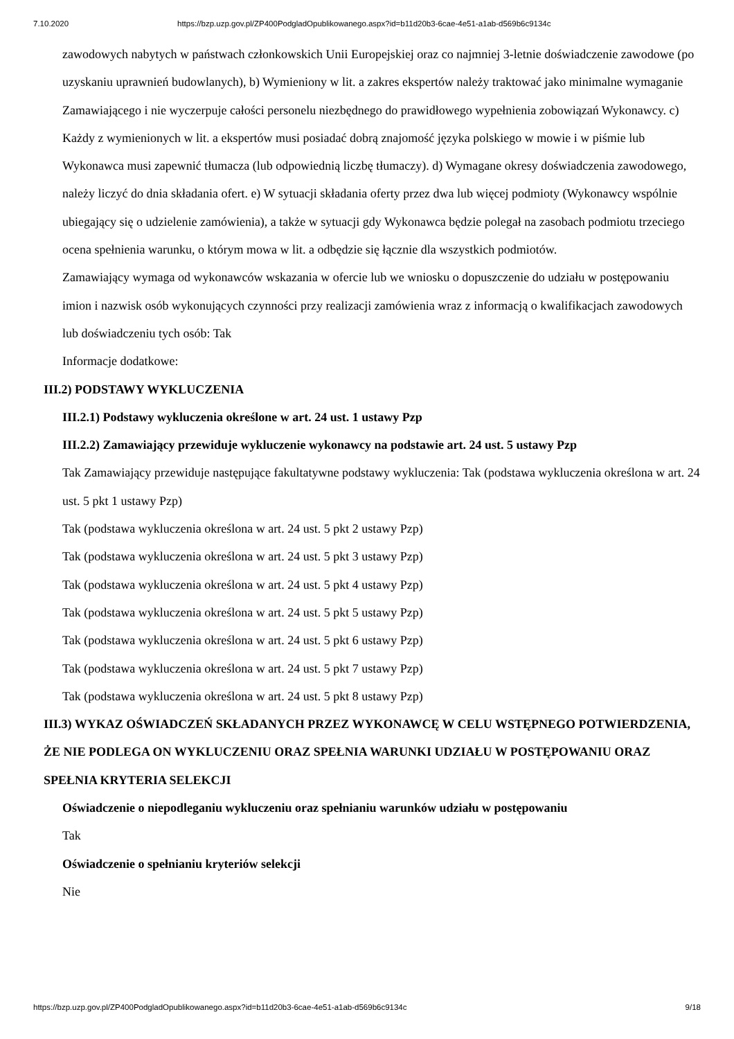7.10.2020 https://bzp.uzp.gov.pl/ZP400PodgladOpublikowanego.aspx?id=b11d20b3-6cae-4e51-a1ab-d569b6c9134c
zawodowych nabytych w państwach członkowskich Unii Europejskiej oraz co najmniej 3-letnie doświadczenie zawodowe (po uzyskaniu uprawnień budowlanych), b) Wymieniony w lit. a zakres ekspertów należy traktować jako minimalne wymaganie Zamawiającego i nie wyczerpuje całości personelu niezbędnego do prawidłowego wypełnienia zobowiązań Wykonawcy. c) Każdy z wymienionych w lit. a ekspertów musi posiadać dobrą znajomość języka polskiego w mowie i w piśmie lub Wykonawca musi zapewnić tłumacza (lub odpowiednią liczbę tłumaczy). d) Wymagane okresy doświadczenia zawodowego, należy liczyć do dnia składania ofert. e) W sytuacji składania oferty przez dwa lub więcej podmioty (Wykonawcy wspólnie ubiegający się o udzielenie zamówienia), a także w sytuacji gdy Wykonawca będzie polegał na zasobach podmiotu trzeciego ocena spełnienia warunku, o którym mowa w lit. a odbędzie się łącznie dla wszystkich podmiotów.
Zamawiający wymaga od wykonawców wskazania w ofercie lub we wniosku o dopuszczenie do udziału w postępowaniu imion i nazwisk osób wykonujących czynności przy realizacji zamówienia wraz z informacją o kwalifikacjach zawodowych lub doświadczeniu tych osób: Tak
Informacje dodatkowe:
III.2) PODSTAWY WYKLUCZENIA
III.2.1) Podstawy wykluczenia określone w art. 24 ust. 1 ustawy Pzp
III.2.2) Zamawiający przewiduje wykluczenie wykonawcy na podstawie art. 24 ust. 5 ustawy Pzp
Tak Zamawiający przewiduje następujące fakultatywne podstawy wykluczenia: Tak (podstawa wykluczenia określona w art. 24 ust. 5 pkt 1 ustawy Pzp)
Tak (podstawa wykluczenia określona w art. 24 ust. 5 pkt 2 ustawy Pzp)
Tak (podstawa wykluczenia określona w art. 24 ust. 5 pkt 3 ustawy Pzp)
Tak (podstawa wykluczenia określona w art. 24 ust. 5 pkt 4 ustawy Pzp)
Tak (podstawa wykluczenia określona w art. 24 ust. 5 pkt 5 ustawy Pzp)
Tak (podstawa wykluczenia określona w art. 24 ust. 5 pkt 6 ustawy Pzp)
Tak (podstawa wykluczenia określona w art. 24 ust. 5 pkt 7 ustawy Pzp)
Tak (podstawa wykluczenia określona w art. 24 ust. 5 pkt 8 ustawy Pzp)
III.3) WYKAZ OŚWIADCZEŃ SKŁADANYCH PRZEZ WYKONAWCĘ W CELU WSTĘPNEGO POTWIERDZENIA, ŻE NIE PODLEGA ON WYKLUCZENIU ORAZ SPEŁNIA WARUNKI UDZIAŁU W POSTĘPOWANIU ORAZ SPEŁNIA KRYTERIA SELEKCJI
Oświadczenie o niepodleganiu wykluczeniu oraz spełnianiu warunków udziału w postępowaniu
Tak
Oświadczenie o spełnianiu kryteriów selekcji
Nie
https://bzp.uzp.gov.pl/ZP400PodgladOpublikowanego.aspx?id=b11d20b3-6cae-4e51-a1ab-d569b6c9134c 9/18